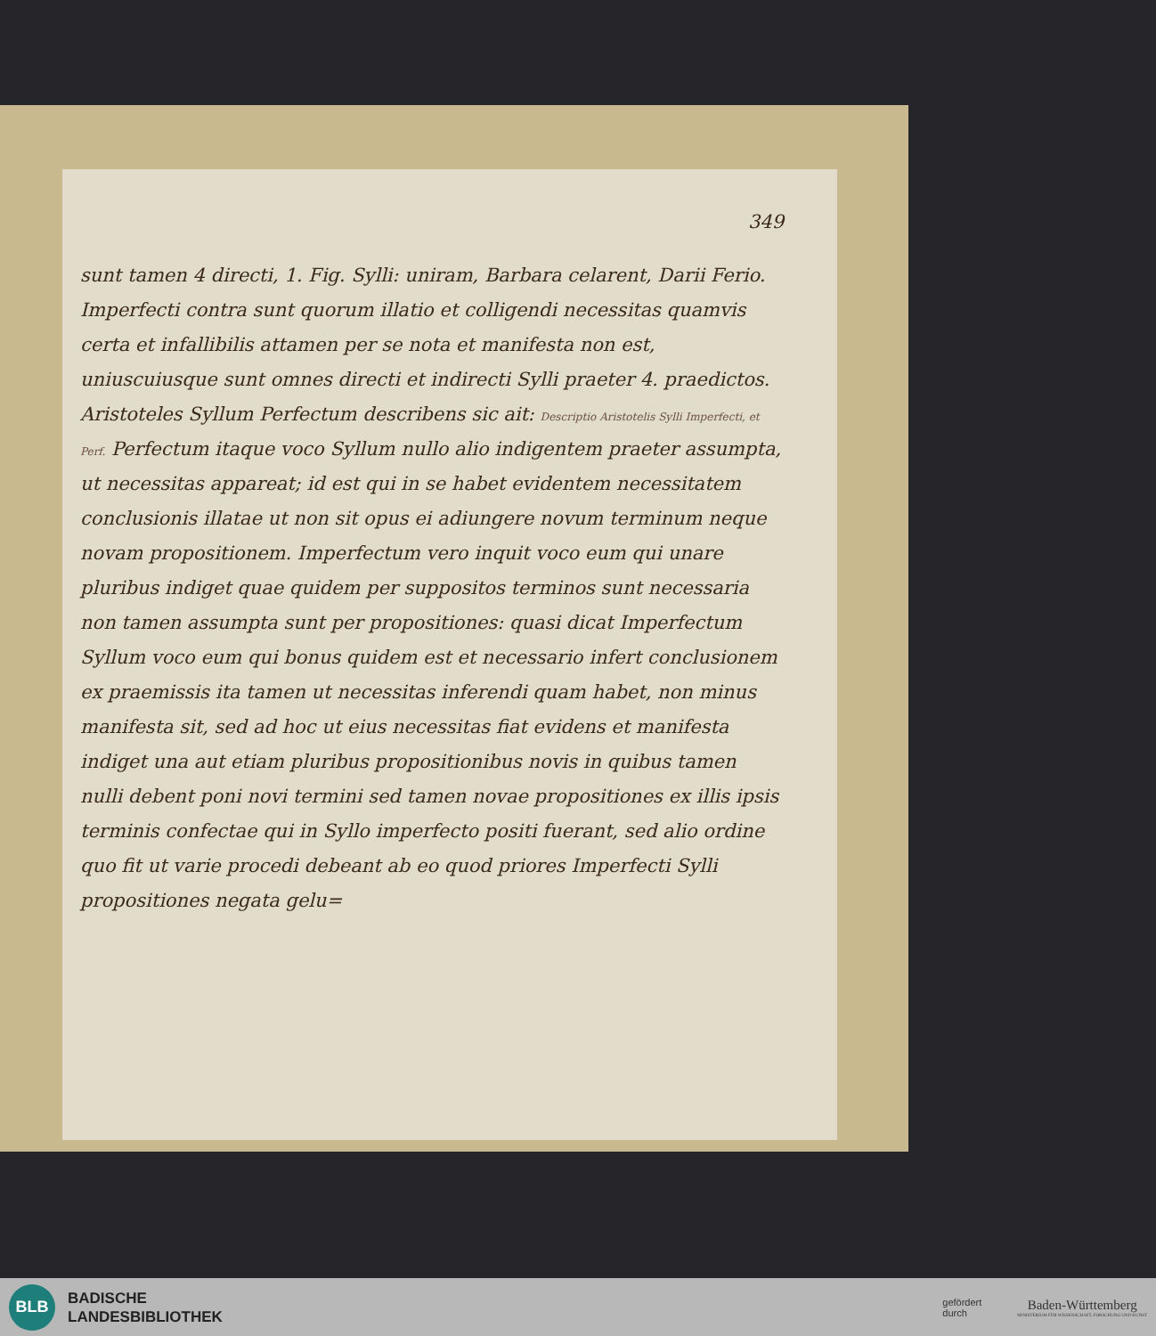349
sunt tamen 4 directi, 1. Fig. Sylli: uniram, Barbara celarent, Darii Ferio. Imperfecti contra sunt quorum illatio et colligendi necessitas quamvis certa et infallibilis attamen per se nota et manifesta non est, uniuscuiusque sunt omnes directi et indirecti Sylli praeter 4. praedictos. Aristoteles Syllum Perfectum describens sic ait: Descriptio Aristotelis Sylli Imperfecti, et Perf. Perfectum itaque voco Syllum nullo alio indigentem praeter assumpta, ut necessitas appareat; id est qui in se habet evidentem necessitatem conclusionis illatae ut non sit opus ei adiungere novum terminum neque novam propositionem. Imperfectum vero inquit voco eum qui unare pluribus indiget quae quidem per suppositos terminos sunt necessaria non tamen assumpta sunt per propositiones: quasi dicat Imperfectum Syllum voco eum qui bonus quidem est et necessario infert conclusionem ex praemissis ita tamen ut necessitas inferendi quam habet, non minus manifesta sit, sed ad hoc ut eius necessitas fiat evidens et manifesta indiget una aut etiam pluribus propositionibus novis in quibus tamen nulli debent poni novi termini sed tamen novae propositiones ex illis ipsis terminis confectae qui in Syllo imperfecto positi fuerant, sed alio ordine quo fit ut varie procedi debeant ab eo quod priores Imperfecti Sylli propositiones negata gelu=
BLB
BADISCHE
LANDESBIBLIOTHEK
gefördert
durch
Baden-Württemberg
MINISTERIUM FÜR WISSENSCHAFT, FORSCHUNG UND KUNST